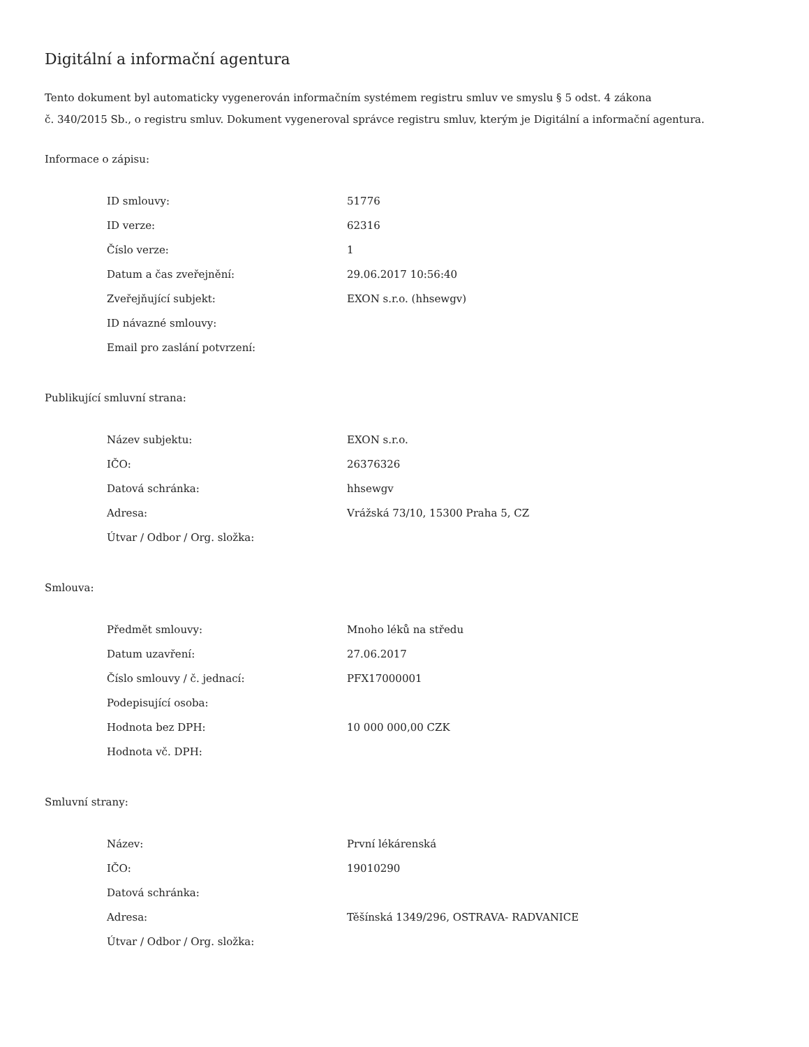Digitální a informační agentura
Tento dokument byl automaticky vygenerován informačním systémem registru smluv ve smyslu § 5 odst. 4 zákona
č. 340/2015 Sb., o registru smluv. Dokument vygeneroval správce registru smluv, kterým je Digitální a informační agentura.
Informace o zápisu:
| ID smlouvy: | 51776 |
| ID verze: | 62316 |
| Číslo verze: | 1 |
| Datum a čas zveřejnění: | 29.06.2017 10:56:40 |
| Zveřejňující subjekt: | EXON s.r.o. (hhsewgv) |
| ID návazné smlouvy: | |
| Email pro zaslání potvrzení: | |
Publikující smluvní strana:
| Název subjektu: | EXON s.r.o. |
| IČO: | 26376326 |
| Datová schránka: | hhsewgv |
| Adresa: | Vrážská 73/10, 15300 Praha 5, CZ |
| Útvar / Odbor / Org. složka: | |
Smlouva:
| Předmět smlouvy: | Mnoho léků na středu |
| Datum uzavření: | 27.06.2017 |
| Číslo smlouvy / č. jednací: | PFX17000001 |
| Podepisující osoba: | |
| Hodnota bez DPH: | 10 000 000,00 CZK |
| Hodnota vč. DPH: | |
Smluvní strany:
| Název: | První lékárenská |
| IČO: | 19010290 |
| Datová schránka: | |
| Adresa: | Těšínská 1349/296, OSTRAVA- RADVANICE |
| Útvar / Odbor / Org. složka: | |